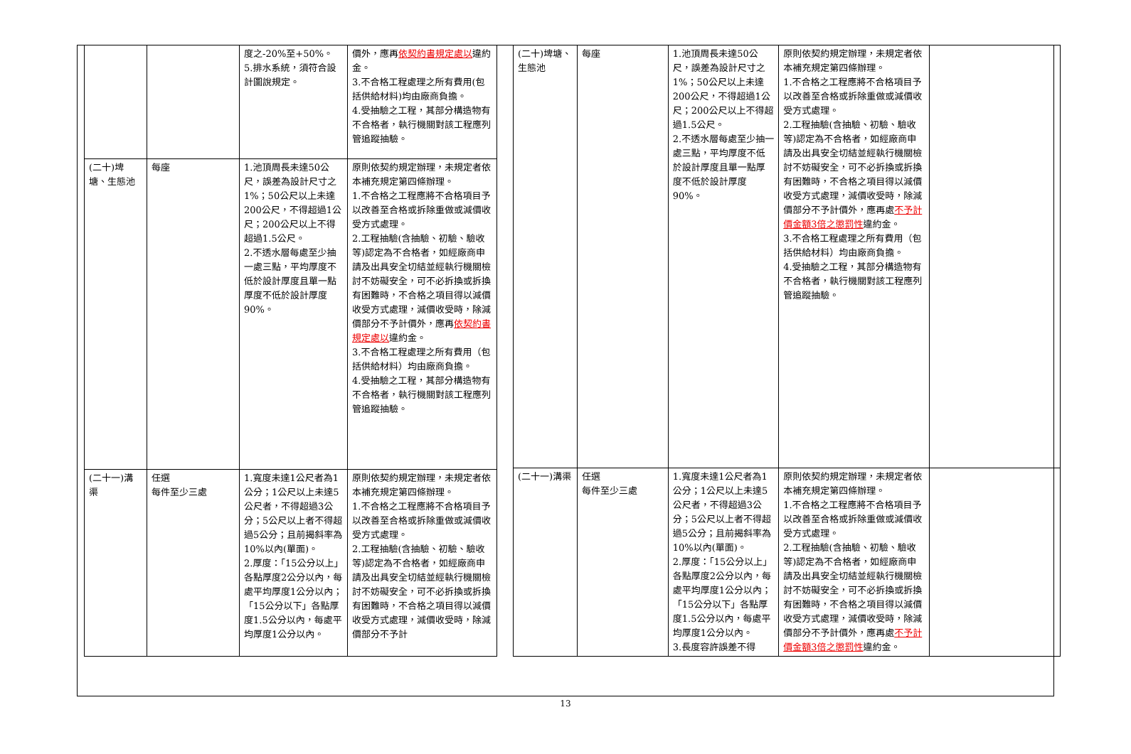| | | 度之-20%至+50%。 5.排水系統，須符合設計圖說規定。 | 價外，應再 依契約書規定處以 違約金。 3.不合格工程處理之所有費用(包括供給材料)均由廠商負擔。 4.受抽驗之工程，其部分構造物有不合格者，執行機關對該工程應列管追蹤抽驗。 |
| (二十)埤塘、生態池 | 每座 | 1.池頂周長未達50公尺，誤差為設計尺寸之1%；50公尺以上未達200公尺，不得超過1公尺；200公尺以上不得超過1.5公尺。 2.不透水層每處至少抽一處三點，平均厚度不低於設計厚度且單一點厚度不低於設計厚度90%。 | 原則依契約規定辦理，未規定者依本補充規定第四條辦理。 1.不合格之工程應將不合格項目予以改善至合格或拆除重做或減價收受方式處理。 2.工程抽驗(含抽驗、初驗、驗收等)認定為不合格者，如經廠商申請及出具安全切結並經執行機關檢討不妨礙安全，可不必拆換或拆換有困難時，不合格之項目得以減價收受方式處理，減價收受時，除減價部分不予計價外，應再 依契約書規定處以 違約金。 3.不合格工程處理之所有費用（包括供給材料）均由廠商負擔。 4.受抽驗之工程，其部分構造物有不合格者，執行機關對該工程應列管追蹤抽驗。 |
| (二十一)溝渠 | 任選 每件至少三處 | 1.寬度未達1公尺者為1公分；1公尺以上未達5公尺者，不得超過3公分；5公尺以上者不得超過5公分；且前揭斜率為10%以內(單面)。 2.厚度：「15公分以上」各點厚度2公分以內，每處平均厚度1公分以內；「15公分以下」各點厚度1.5公分以內，每處平均厚度1公分以內。 | 原則依契約規定辦理，未規定者依本補充規定第四條辦理。 1.不合格之工程應將不合格項目予以改善至合格或拆除重做或減價收受方式處理。 2.工程抽驗(含抽驗、初驗、驗收等)認定為不合格者，如經廠商申請及出具安全切結並經執行機關檢討不妨礙安全，可不必拆換或拆換有困難時，不合格之項目得以減價收受方式處理，減價收受時，除減價部分不予計 |
| (二十)埤塘、生態池 | 每座 | 1.池頂周長未達50公尺，誤差為設計尺寸之1%；50公尺以上未達200公尺，不得超過1公尺；200公尺以上不得超過1.5公尺。 2.不透水層每處至少抽一處三點，平均厚度不低於設計厚度且單一點厚度不低於設計厚度90%。 | 原則依契約規定辦理，未規定者依本補充規定第四條辦理。 1.不合格之工程應將不合格項目予以改善至合格或拆除重做或減價收受方式處理。 2.工程抽驗(含抽驗、初驗、驗收等)認定為不合格者，如經廠商申請及出具安全切結並經執行機關檢討不妨礙安全，可不必拆換或拆換有困難時，不合格之項目得以減價收受方式處理，減價收受時，除減價部分不予計價外，應再處 不予計價金額3倍之懲罰性 違約金。 3.不合格工程處理之所有費用（包括供給材料）均由廠商負擔。 4.受抽驗之工程，其部分構造物有不合格者，執行機關對該工程應列管追蹤抽驗。 | |
| (二十一)溝渠 | 任選 每件至少三處 | 1.寬度未達1公尺者為1公分；1公尺以上未達5公尺者，不得超過3公分；5公尺以上者不得超過5公分；且前揭斜率為10%以內(單面)。 2.厚度：「15公分以上」各點厚度2公分以內，每處平均厚度1公分以內；「15公分以下」各點厚度1.5公分以內，每處平均厚度1公分以內。 3.長度容許誤差不得 | 原則依契約規定辦理，未規定者依本補充規定第四條辦理。 1.不合格之工程應將不合格項目予以改善至合格或拆除重做或減價收受方式處理。 2.工程抽驗(含抽驗、初驗、驗收等)認定為不合格者，如經廠商申請及出具安全切結並經執行機關檢討不妨礙安全，可不必拆換或拆換有困難時，不合格之項目得以減價收受方式處理，減價收受時，除減價部分不予計價外，應再處 不予計價金額3倍之懲罰性 違約金。 | |
13